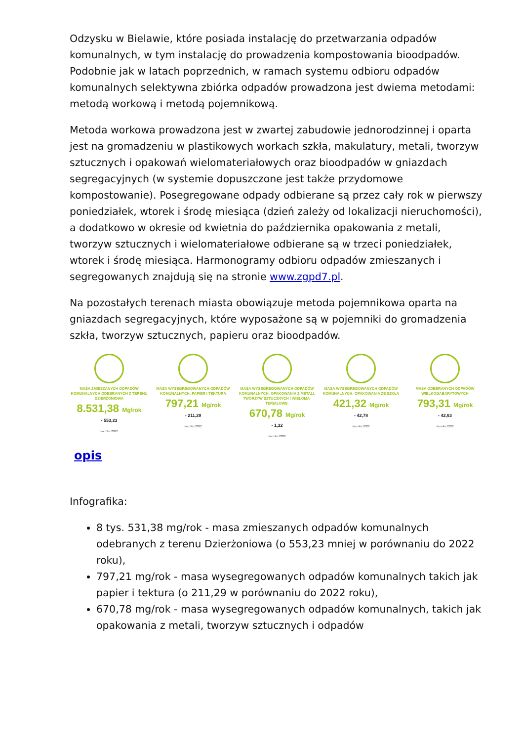Odzysku w Bielawie, które posiada instalację do przetwarzania odpadów komunalnych, w tym instalację do prowadzenia kompostowania bioodpadów. Podobnie jak w latach poprzednich, w ramach systemu odbioru odpadów komunalnych selektywna zbiórka odpadów prowadzona jest dwiema metodami: metodą workową i metodą pojemnikową.
Metoda workowa prowadzona jest w zwartej zabudowie jednorodzinnej i oparta jest na gromadzeniu w plastikowych workach szkła, makulatury, metali, tworzyw sztucznych i opakowań wielomateriałowych oraz bioodpadów w gniazdach segregacyjnych (w systemie dopuszczone jest także przydomowe kompostowanie). Posegregowane odpady odbierane są przez cały rok w pierwszy poniedziałek, wtorek i środę miesiąca (dzień zależy od lokalizacji nieruchomości), a dodatkowo w okresie od kwietnia do października opakowania z metali, tworzyw sztucznych i wielomateriałowe odbierane są w trzeci poniedziałek, wtorek i środę miesiąca. Harmonogramy odbioru odpadów zmieszanych i segregowanych znajdują się na stronie www.zgpd7.pl.
Na pozostałych terenach miasta obowiązuje metoda pojemnikowa oparta na gniazdach segregacyjnych, które wyposażone są w pojemniki do gromadzenia szkła, tworzyw sztucznych, papieru oraz bioodpadów.
MASA ZMIESZANYCH ODPADÓW KOMUNALNYCH ODEBRANYCH Z TERENU DZIERŻONIOWA
8.531,38 Mg/rok
- 553,23
do roku 2022
MASA WYSEGREGOWANYCH ODPADÓW KOMUNALNYCH: PAPIER I TEKTURA
797,21 Mg/rok
- 211,29
do roku 2022
MASA WYSEGREGOWANYCH ODPADÓW KOMUNALNYCH: OPAKOWANIA Z METALI, TWORZYW SZTUCZNYCH I WIELOMA-TERIAŁOWE.
670,78 Mg/rok
- 1,32
do roku 2022
MASA WYSEGREGOWANYCH ODPADÓW KOMUNALNYCH: OPAKOWANIA ZE SZKŁA
421,32 Mg/rok
- 42,78
do roku 2022
MASA ODEBRANYCH ODPADÓW WIELKOGABARYTOWYCH
793,31 Mg/rok
- 42,63
do roku 2022
opis
Infografika:
8 tys. 531,38 mg/rok - masa zmieszanych odpadów komunalnych odebranych z terenu Dzierżoniowa (o 553,23 mniej w porównaniu do 2022 roku),
797,21 mg/rok - masa wysegregowanych odpadów komunalnych takich jak papier i tektura (o 211,29 w porównaniu do 2022 roku),
670,78 mg/rok - masa wysegregowanych odpadów komunalnych, takich jak opakowania z metali, tworzyw sztucznych i odpadów